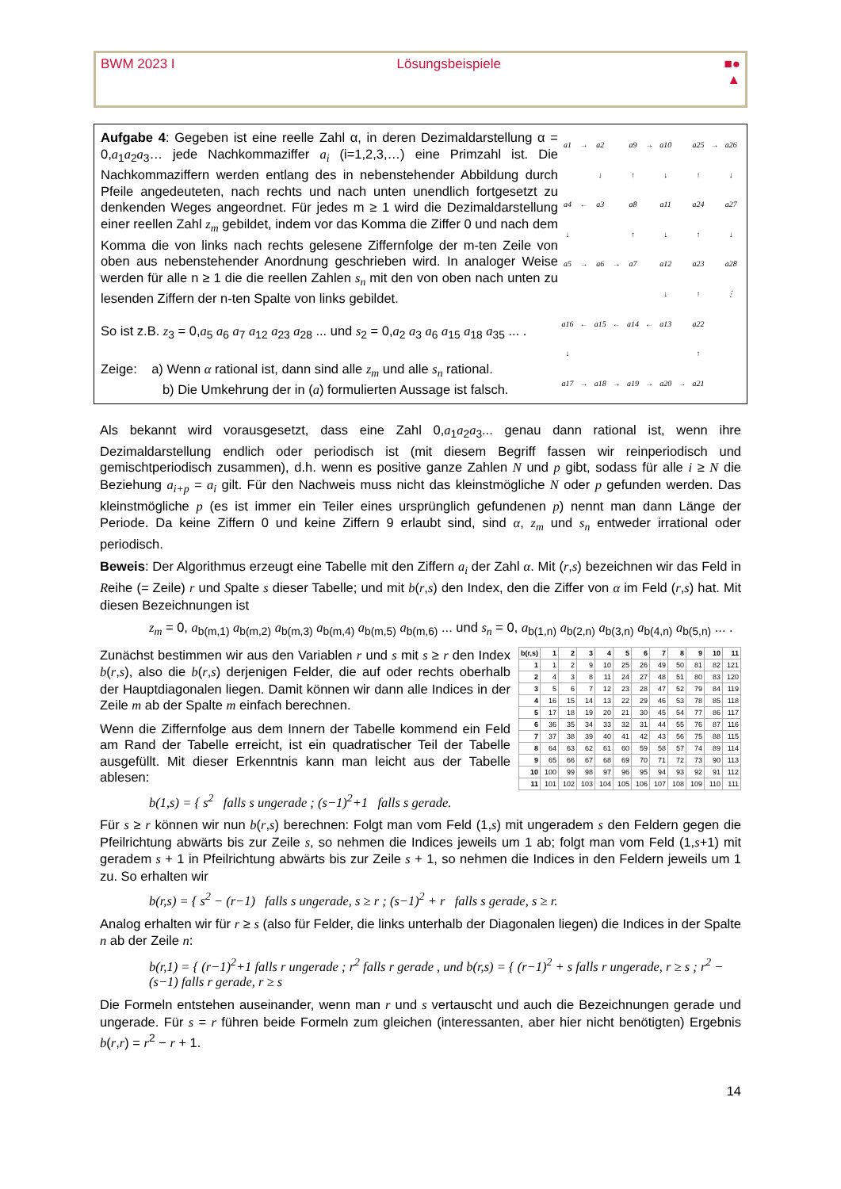BWM 2023 I Lösungsbeispiele ■●
▲
Aufgabe 4: Gegeben ist eine reelle Zahl α, in deren Dezimaldarstellung α = 0,a<sub>1</sub>a<sub>2</sub>a<sub>3</sub>… jede Nachkommaziffer a<sub>i</sub> (i=1,2,3,…) eine Primzahl ist. Die Nachkommaziffern werden entlang des in nebenstehender Abbildung durch Pfeile angedeuteten, nach rechts und nach unten unendlich fortgesetzt zu denkenden Weges angeordnet. Für jedes m ≥ 1 wird die Dezimaldarstellung einer reellen Zahl z<sub>m</sub> gebildet, indem vor das Komma die Ziffer 0 und nach dem Komma die von links nach rechts gelesene Ziffernfolge der m-ten Zeile von oben aus nebenstehender Anordnung geschrieben wird. In analoger Weise werden für alle n ≥ 1 die die reellen Zahlen s<sub>n</sub> mit den von oben nach unten zu lesenden Ziffern der n-ten Spalte von links gebildet.
So ist z.B. z<sub>3</sub> = 0,a<sub>5</sub> a<sub>6</sub> a<sub>7</sub> a<sub>12</sub> a<sub>23</sub> a<sub>28</sub> ... und s<sub>2</sub> = 0,a<sub>2</sub> a<sub>3</sub> a<sub>6</sub> a<sub>15</sub> a<sub>18</sub> a<sub>35</sub> ... .
Zeige: a) Wenn α rational ist, dann sind alle z<sub>m</sub> und alle s<sub>n</sub> rational.
b) Die Umkehrung der in (a) formulierten Aussage ist falsch.
| a1 | → | a2 | | a9 | → | a10 | | a25 | → | a26 |
| | | ↓ | | ↑ | | ↓ | | ↑ | | ↓ |
| a4 | ← | a3 | | a8 | | a11 | | a24 | | a27 |
| ↓ | | | | ↑ | | ↓ | | ↑ | | ↓ |
| a5 | → | a6 | → | a7 | | a12 | | a23 | | a28 |
| | | | | | | ↓ | | ↑ | | ⋮ |
| a16 | ← | a15 | ← | a14 | ← | a13 | | a22 | | |
| ↓ | | | | | | | | ↑ | | |
| a17 | → | a18 | → | a19 | → | a20 | → | a21 | | |
Als bekannt wird vorausgesetzt, dass eine Zahl 0,a<sub>1</sub>a<sub>2</sub>a<sub>3</sub>... genau dann rational ist, wenn ihre Dezimaldarstellung endlich oder periodisch ist (mit diesem Begriff fassen wir reinperiodisch und gemischtperiodisch zusammen), d.h. wenn es positive ganze Zahlen N und p gibt, sodass für alle i ≥ N die Beziehung a<sub>i+p</sub> = a<sub>i</sub> gilt. Für den Nachweis muss nicht das kleinstmögliche N oder p gefunden werden. Das kleinstmögliche p (es ist immer ein Teiler eines ursprünglich gefundenen p) nennt man dann Länge der Periode. Da keine Ziffern 0 und keine Ziffern 9 erlaubt sind, sind α, z<sub>m</sub> und s<sub>n</sub> entweder irrational oder periodisch.
Beweis: Der Algorithmus erzeugt eine Tabelle mit den Ziffern a<sub>i</sub> der Zahl α. Mit (r,s) bezeichnen wir das Feld in Reihe (= Zeile) r und Spalte s dieser Tabelle; und mit b(r,s) den Index, den die Ziffer von α im Feld (r,s) hat. Mit diesen Bezeichnungen ist
z<sub>m</sub> = 0, a<sub>b(m,1)</sub> a<sub>b(m,2)</sub> a<sub>b(m,3)</sub> a<sub>b(m,4)</sub> a<sub>b(m,5)</sub> a<sub>b(m,6)</sub> ... und s<sub>n</sub> = 0, a<sub>b(1,n)</sub> a<sub>b(2,n)</sub> a<sub>b(3,n)</sub> a<sub>b(4,n)</sub> a<sub>b(5,n)</sub> ... .
| b(r,s) | 1 | 2 | 3 | 4 | 5 | 6 | 7 | 8 | 9 | 10 | 11 |
| --- | --- | --- | --- | --- | --- | --- | --- | --- | --- | --- | --- |
| 1 | 1 | 2 | 9 | 10 | 25 | 26 | 49 | 50 | 81 | 82 | 121 |
| 2 | 4 | 3 | 8 | 11 | 24 | 27 | 48 | 51 | 80 | 83 | 120 |
| 3 | 5 | 6 | 7 | 12 | 23 | 28 | 47 | 52 | 79 | 84 | 119 |
| 4 | 16 | 15 | 14 | 13 | 22 | 29 | 46 | 53 | 78 | 85 | 118 |
| 5 | 17 | 18 | 19 | 20 | 21 | 30 | 45 | 54 | 77 | 86 | 117 |
| 6 | 36 | 35 | 34 | 33 | 32 | 31 | 44 | 55 | 76 | 87 | 116 |
| 7 | 37 | 38 | 39 | 40 | 41 | 42 | 43 | 56 | 75 | 88 | 115 |
| 8 | 64 | 63 | 62 | 61 | 60 | 59 | 58 | 57 | 74 | 89 | 114 |
| 9 | 65 | 66 | 67 | 68 | 69 | 70 | 71 | 72 | 73 | 90 | 113 |
| 10 | 100 | 99 | 98 | 97 | 96 | 95 | 94 | 93 | 92 | 91 | 112 |
| 11 | 101 | 102 | 103 | 104 | 105 | 106 | 107 | 108 | 109 | 110 | 111 |
Zunächst bestimmen wir aus den Variablen r und s mit s ≥ r den Index b(r,s), also die b(r,s) derjenigen Felder, die auf oder rechts oberhalb der Hauptdiagonalen liegen. Damit können wir dann alle Indices in der Zeile m ab der Spalte m einfach berechnen.
Wenn die Ziffernfolge aus dem Innern der Tabelle kommend ein Feld am Rand der Tabelle erreicht, ist ein quadratischer Teil der Tabelle ausgefüllt. Mit dieser Erkenntnis kann man leicht aus der Tabelle ablesen:
b(1,s) = { s<sup>2</sup> falls s ungerade ; (s−1)<sup>2</sup>+1 falls s gerade.
Für s ≥ r können wir nun b(r,s) berechnen: Folgt man vom Feld (1,s) mit ungeradem s den Feldern gegen die Pfeilrichtung abwärts bis zur Zeile s, so nehmen die Indices jeweils um 1 ab; folgt man vom Feld (1,s+1) mit geradem s + 1 in Pfeilrichtung abwärts bis zur Zeile s + 1, so nehmen die Indices in den Feldern jeweils um 1 zu. So erhalten wir
b(r,s) = { s<sup>2</sup> − (r−1) falls s ungerade, s ≥ r ; (s−1)<sup>2</sup> + r falls s gerade, s ≥ r.
Analog erhalten wir für r ≥ s (also für Felder, die links unterhalb der Diagonalen liegen) die Indices in der Spalte n ab der Zeile n:
b(r,1) = { (r−1)<sup>2</sup>+1 falls r ungerade ; r<sup>2</sup> falls r gerade , und b(r,s) = { (r−1)<sup>2</sup> + s falls r ungerade, r ≥ s ; r<sup>2</sup> − (s−1) falls r gerade, r ≥ s
Die Formeln entstehen auseinander, wenn man r und s vertauscht und auch die Bezeichnungen gerade und ungerade. Für s = r führen beide Formeln zum gleichen (interessanten, aber hier nicht benötigten) Ergebnis b(r,r) = r<sup>2</sup> − r + 1.
14